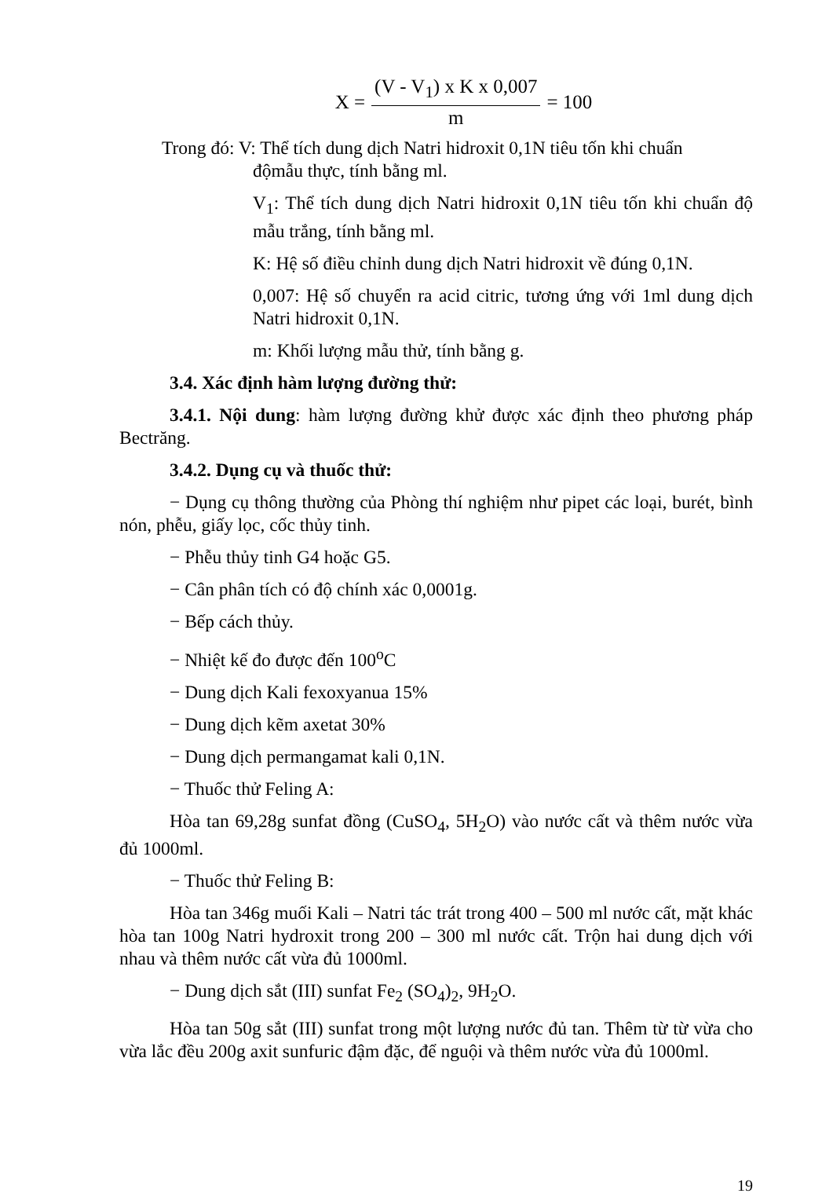X = (V - V<sub>1</sub>) x K x 0,007 m = 100
Trong đó: V: Thể tích dung dịch Natri hidroxit 0,1N tiêu tốn khi chuẩn
độmẫu thực, tính bằng ml.
V<sub>1</sub>: Thể tích dung dịch Natri hidroxit 0,1N tiêu tốn khi chuẩn độ mẫu trắng, tính bằng ml.
K: Hệ số điều chỉnh dung dịch Natri hidroxit về đúng 0,1N.
0,007: Hệ số chuyển ra acid citric, tương ứng với 1ml dung dịch Natri hidroxit 0,1N.
m: Khối lượng mẫu thử, tính bằng g.
3.4. Xác định hàm lượng đường thử:
3.4.1. Nội dung: hàm lượng đường khử được xác định theo phương pháp Bectrăng.
3.4.2. Dụng cụ và thuốc thử:
− Dụng cụ thông thường của Phòng thí nghiệm như pipet các loại, burét, bình nón, phễu, giấy lọc, cốc thủy tinh.
− Phễu thủy tinh G4 hoặc G5.
− Cân phân tích có độ chính xác 0,0001g.
− Bếp cách thủy.
− Nhiệt kế đo được đến 100<sup>o</sup>C
− Dung dịch Kali fexoxyanua 15%
− Dung dịch kẽm axetat 30%
− Dung dịch permangamat kali 0,1N.
− Thuốc thử Feling A:
Hòa tan 69,28g sunfat đồng (CuSO<sub>4</sub>, 5H<sub>2</sub>O) vào nước cất và thêm nước vừa đủ 1000ml.
− Thuốc thử Feling B:
Hòa tan 346g muối Kali – Natri tác trát trong 400 – 500 ml nước cất, mặt khác hòa tan 100g Natri hydroxit trong 200 – 300 ml nước cất. Trộn hai dung dịch với nhau và thêm nước cất vừa đủ 1000ml.
− Dung dịch sắt (III) sunfat Fe<sub>2</sub> (SO<sub>4</sub>)<sub>2</sub>, 9H<sub>2</sub>O.
Hòa tan 50g sắt (III) sunfat trong một lượng nước đủ tan. Thêm từ từ vừa cho vừa lắc đều 200g axit sunfuric đậm đặc, để nguội và thêm nước vừa đủ 1000ml.
19